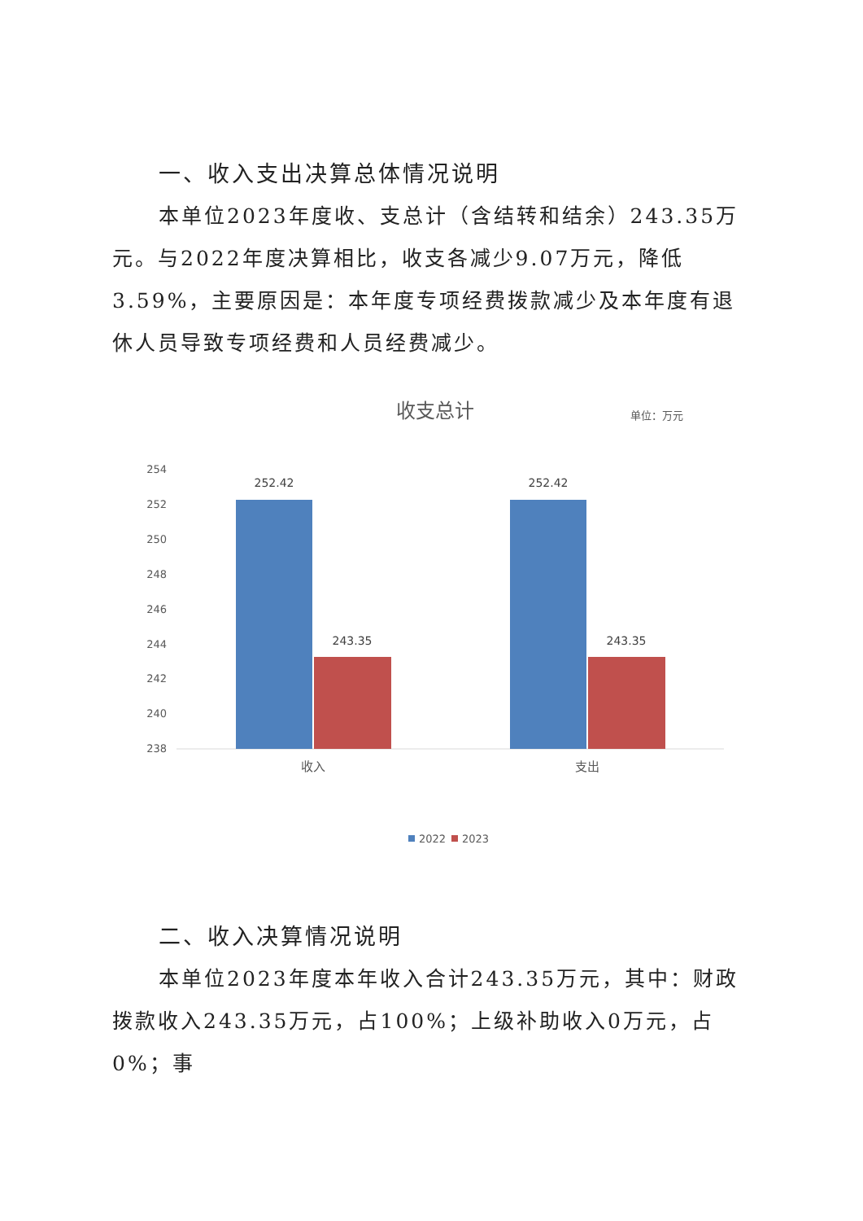一、收入支出决算总体情况说明
本单位2023年度收、支总计（含结转和结余）243.35万元。与2022年度决算相比，收支各减少9.07万元，降低3.59%，主要原因是：本年度专项经费拨款减少及本年度有退休人员导致专项经费和人员经费减少。
收支总计
单位：万元
254
252
250
248
246
244
242
240
238
252.42
243.35
252.42
243.35
收入
支出
2022
2023
二、收入决算情况说明
本单位2023年度本年收入合计243.35万元，其中：财政拨款收入243.35万元，占100%；上级补助收入0万元，占0%；事